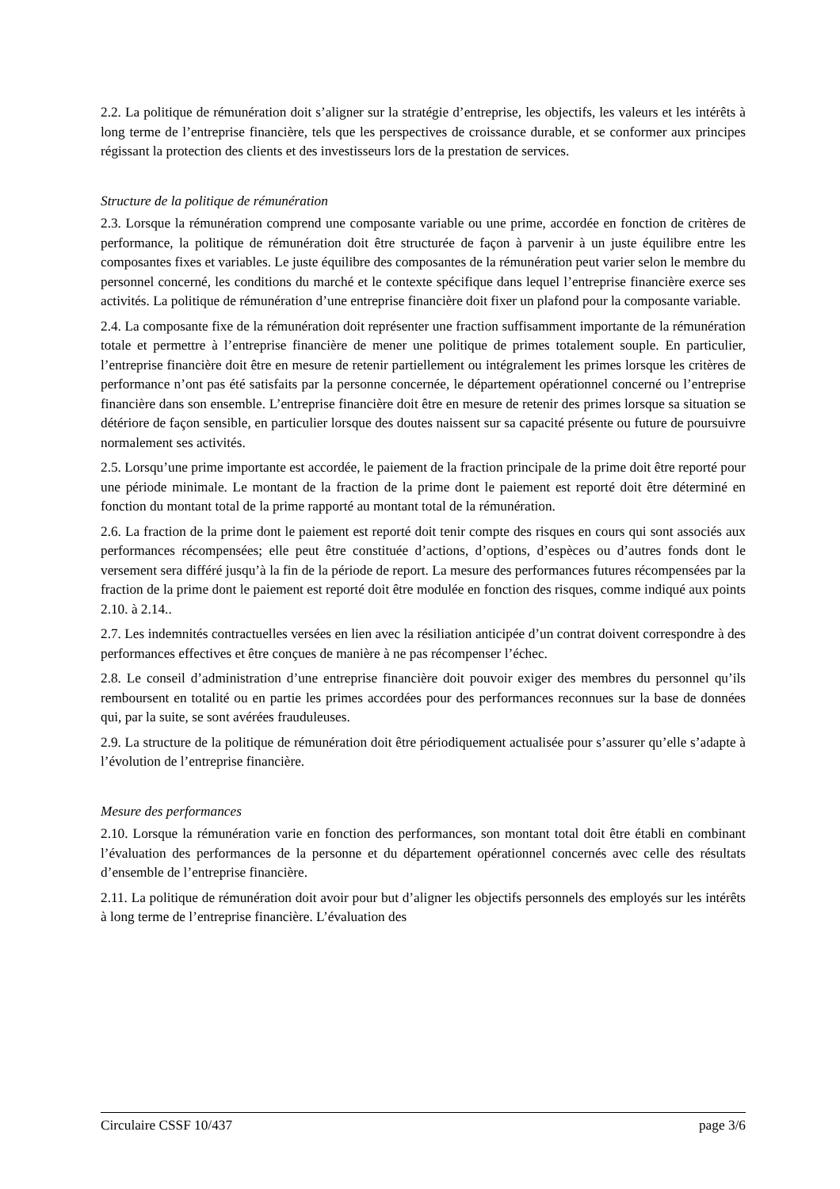2.2. La politique de rémunération doit s’aligner sur la stratégie d’entreprise, les objectifs, les valeurs et les intérêts à long terme de l’entreprise financière, tels que les perspectives de croissance durable, et se conformer aux principes régissant la protection des clients et des investisseurs lors de la prestation de services.
Structure de la politique de rémunération
2.3. Lorsque la rémunération comprend une composante variable ou une prime, accordée en fonction de critères de performance, la politique de rémunération doit être structurée de façon à parvenir à un juste équilibre entre les composantes fixes et variables. Le juste équilibre des composantes de la rémunération peut varier selon le membre du personnel concerné, les conditions du marché et le contexte spécifique dans lequel l’entreprise financière exerce ses activités. La politique de rémunération d’une entreprise financière doit fixer un plafond pour la composante variable.
2.4. La composante fixe de la rémunération doit représenter une fraction suffisamment importante de la rémunération totale et permettre à l’entreprise financière de mener une politique de primes totalement souple. En particulier, l’entreprise financière doit être en mesure de retenir partiellement ou intégralement les primes lorsque les critères de performance n’ont pas été satisfaits par la personne concernée, le département opérationnel concerné ou l’entreprise financière dans son ensemble. L’entreprise financière doit être en mesure de retenir des primes lorsque sa situation se détériore de façon sensible, en particulier lorsque des doutes naissent sur sa capacité présente ou future de poursuivre normalement ses activités.
2.5. Lorsqu’une prime importante est accordée, le paiement de la fraction principale de la prime doit être reporté pour une période minimale. Le montant de la fraction de la prime dont le paiement est reporté doit être déterminé en fonction du montant total de la prime rapporté au montant total de la rémunération.
2.6. La fraction de la prime dont le paiement est reporté doit tenir compte des risques en cours qui sont associés aux performances récompensées; elle peut être constituée d’actions, d’options, d’espèces ou d’autres fonds dont le versement sera différé jusqu’à la fin de la période de report. La mesure des performances futures récompensées par la fraction de la prime dont le paiement est reporté doit être modulée en fonction des risques, comme indiqué aux points 2.10. à 2.14..
2.7. Les indemnités contractuelles versées en lien avec la résiliation anticipée d’un contrat doivent correspondre à des performances effectives et être conçues de manière à ne pas récompenser l’échec.
2.8. Le conseil d’administration d’une entreprise financière doit pouvoir exiger des membres du personnel qu’ils remboursent en totalité ou en partie les primes accordées pour des performances reconnues sur la base de données qui, par la suite, se sont avérées frauduleuses.
2.9. La structure de la politique de rémunération doit être périodiquement actualisée pour s’assurer qu’elle s’adapte à l’évolution de l’entreprise financière.
Mesure des performances
2.10. Lorsque la rémunération varie en fonction des performances, son montant total doit être établi en combinant l’évaluation des performances de la personne et du département opérationnel concernés avec celle des résultats d’ensemble de l’entreprise financière.
2.11. La politique de rémunération doit avoir pour but d’aligner les objectifs personnels des employés sur les intérêts à long terme de l’entreprise financière. L’évaluation des
Circulaire CSSF 10/437 page 3/6